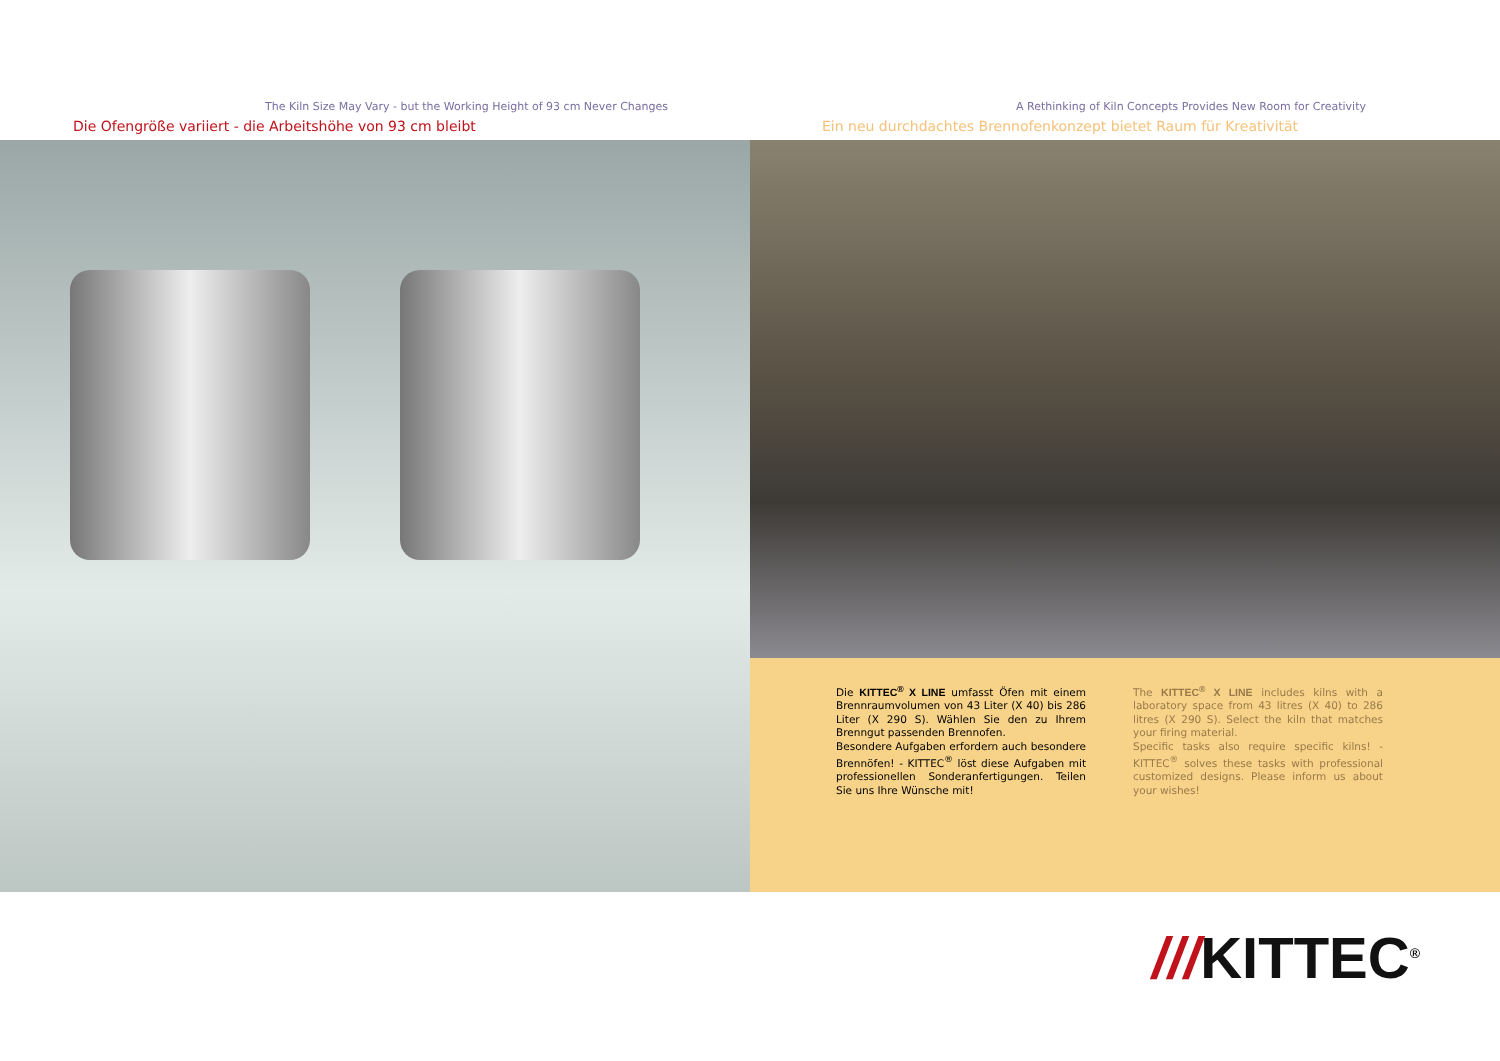The Kiln Size May Vary - but the Working Height of 93 cm Never Changes
Die Ofengröße variiert - die Arbeitshöhe von 93 cm bleibt
A Rethinking of Kiln Concepts Provides New Room for Creativity
Ein neu durchdachtes Brennofenkonzept bietet Raum für Kreativität
Die KITTEC<sup>®</sup> X LINE umfasst Öfen mit einem Brennraumvolumen von 43 Liter (X 40) bis 286 Liter (X 290 S). Wählen Sie den zu Ihrem Brenngut passenden Brennofen.
Besondere Aufgaben erfordern auch besondere Brennöfen! - KITTEC<sup>®</sup> löst diese Aufgaben mit professionellen Sonderanfertigungen. Teilen Sie uns Ihre Wünsche mit!
The KITTEC<sup>®</sup> X LINE includes kilns with a laboratory space from 43 litres (X 40) to 286 litres (X 290 S). Select the kiln that matches your firing material.
Specific tasks also require specific kilns! - KITTEC<sup>®</sup> solves these tasks with professional customized designs. Please inform us about your wishes!
///KITTEC<sup>®</sup>